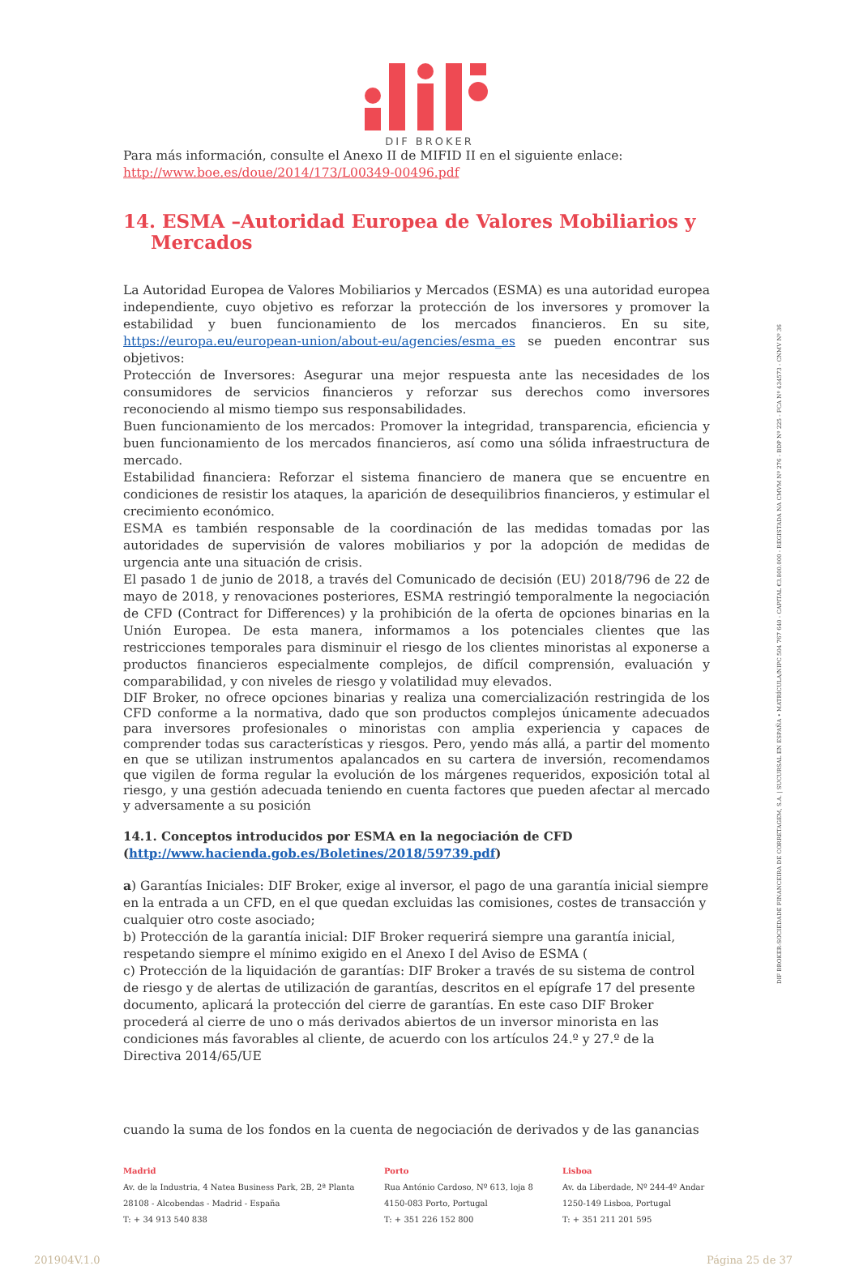DIF BROKER
Para más información, consulte el Anexo II de MIFID II en el siguiente enlace:
http://www.boe.es/doue/2014/173/L00349-00496.pdf
14. ESMA –Autoridad Europea de Valores Mobiliarios y Mercados
La Autoridad Europea de Valores Mobiliarios y Mercados (ESMA) es una autoridad europea independiente, cuyo objetivo es reforzar la protección de los inversores y promover la estabilidad y buen funcionamiento de los mercados financieros. En su site, https://europa.eu/european-union/about-eu/agencies/esma_es se pueden encontrar sus objetivos:
Protección de Inversores: Asegurar una mejor respuesta ante las necesidades de los consumidores de servicios financieros y reforzar sus derechos como inversores reconociendo al mismo tiempo sus responsabilidades.
Buen funcionamiento de los mercados: Promover la integridad, transparencia, eficiencia y buen funcionamiento de los mercados financieros, así como una sólida infraestructura de mercado.
Estabilidad financiera: Reforzar el sistema financiero de manera que se encuentre en condiciones de resistir los ataques, la aparición de desequilibrios financieros, y estimular el crecimiento económico.
ESMA es también responsable de la coordinación de las medidas tomadas por las autoridades de supervisión de valores mobiliarios y por la adopción de medidas de urgencia ante una situación de crisis.
El pasado 1 de junio de 2018, a través del Comunicado de decisión (EU) 2018/796 de 22 de mayo de 2018, y renovaciones posteriores, ESMA restringió temporalmente la negociación de CFD (Contract for Differences) y la prohibición de la oferta de opciones binarias en la Unión Europea. De esta manera, informamos a los potenciales clientes que las restricciones temporales para disminuir el riesgo de los clientes minoristas al exponerse a productos financieros especialmente complejos, de difícil comprensión, evaluación y comparabilidad, y con niveles de riesgo y volatilidad muy elevados.
DIF Broker, no ofrece opciones binarias y realiza una comercialización restringida de los CFD conforme a la normativa, dado que son productos complejos únicamente adecuados para inversores profesionales o minoristas con amplia experiencia y capaces de comprender todas sus características y riesgos. Pero, yendo más allá, a partir del momento en que se utilizan instrumentos apalancados en su cartera de inversión, recomendamos que vigilen de forma regular la evolución de los márgenes requeridos, exposición total al riesgo, y una gestión adecuada teniendo en cuenta factores que pueden afectar al mercado y adversamente a su posición
14.1. Conceptos introducidos por ESMA en la negociación de CFD (http://www.hacienda.gob.es/Boletines/2018/59739.pdf)
a) Garantías Iniciales: DIF Broker, exige al inversor, el pago de una garantía inicial siempre en la entrada a un CFD, en el que quedan excluidas las comisiones, costes de transacción y cualquier otro coste asociado;
b) Protección de la garantía inicial: DIF Broker requerirá siempre una garantía inicial, respetando siempre el mínimo exigido en el Anexo I del Aviso de ESMA (
c) Protección de la liquidación de garantías: DIF Broker a través de su sistema de control de riesgo y de alertas de utilización de garantías, descritos en el epígrafe 17 del presente documento, aplicará la protección del cierre de garantías. En este caso DIF Broker procederá al cierre de uno o más derivados abiertos de un inversor minorista en las condiciones más favorables al cliente, de acuerdo con los artículos 24.º y 27.º de la Directiva 2014/65/UE
cuando la suma de los fondos en la cuenta de negociación de derivados y de las ganancias
Madrid
Av. de la Industria, 4 Natea Business Park, 2B, 2ª Planta
28108 - Alcobendas - Madrid - España
T: + 34 913 540 838
Porto
Rua António Cardoso, Nº 613, loja 8
4150-083 Porto, Portugal
T: + 351 226 152 800
Lisboa
Av. da Liberdade, Nº 244-4º Andar
1250-149 Lisboa, Portugal
T: + 351 211 201 595
201904V.1.0 Página 25 de 37
DIF BROKER-SOCIEDADE FINANCEIRA DE CORRETAGEM, S.A. | SUCURSAL EN ESPAÑA • MATRÍCULA/NIPC 504 767 640 - CAPITAL €3.800.000 - REGISTADA NA CMVM Nº 276 - BDP Nº 225 - FCA Nº 434573 - CNMV Nº 36